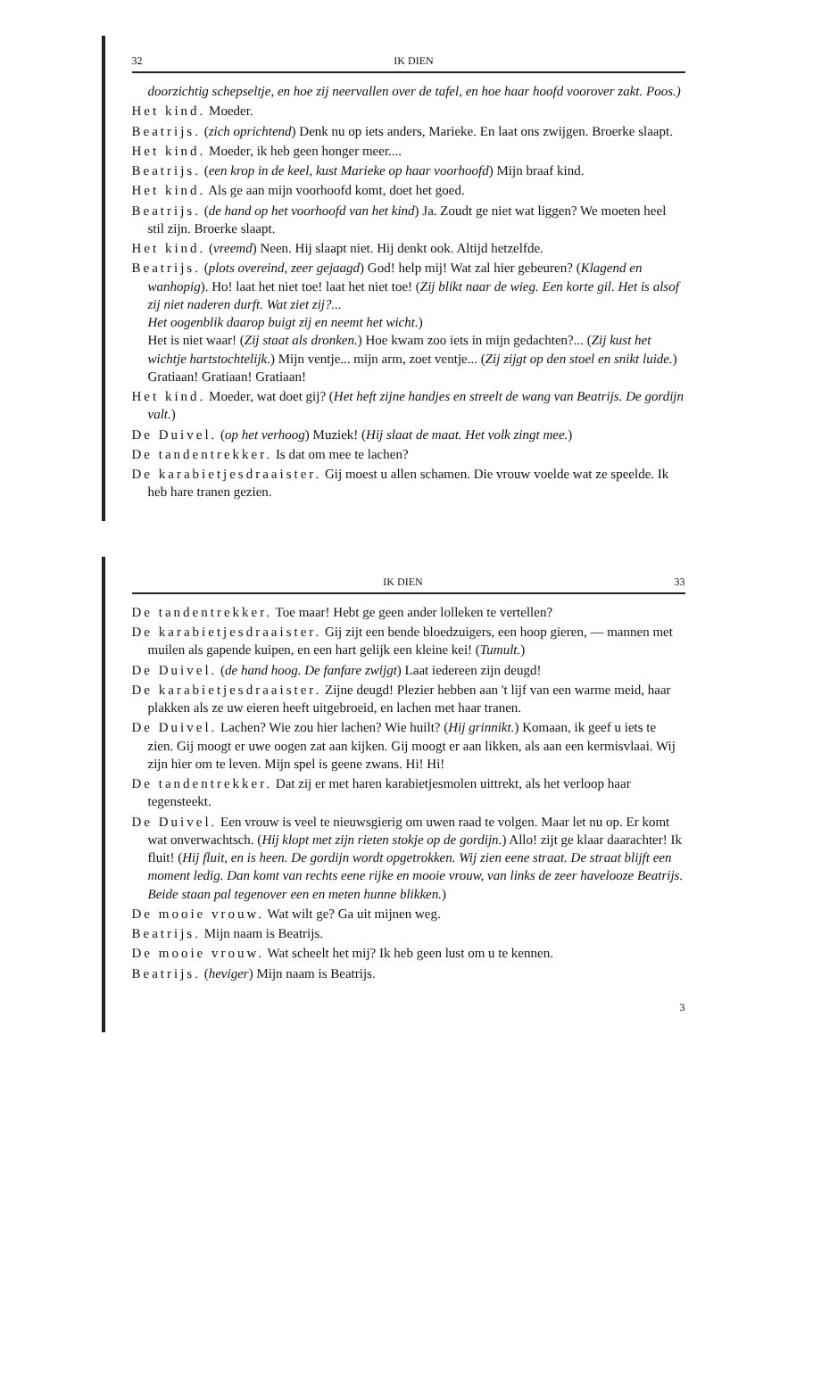32 IK DIEN
doorzichtig schepseltje, en hoe zij neervallen over de tafel, en hoe haar hoofd voorover zakt. Poos.)
Het kind. Moeder.
Beatrijs. (zich oprichtend) Denk nu op iets anders, Marieke. En laat ons zwijgen. Broerke slaapt.
Het kind. Moeder, ik heb geen honger meer....
Beatrijs. (een krop in de keel, kust Marieke op haar voorhoofd) Mijn braaf kind.
Het kind. Als ge aan mijn voorhoofd komt, doet het goed.
Beatrijs. (de hand op het voorhoofd van het kind) Ja. Zoudt ge niet wat liggen? We moeten heel stil zijn. Broerke slaapt.
Het kind. (vreemd) Neen. Hij slaapt niet. Hij denkt ook. Altijd hetzelfde.
Beatrijs. (plots overeind, zeer gejaagd) God! help mij! Wat zal hier gebeuren? (Klagend en wanhopig). Ho! laat het niet toe! laat het niet toe! (Zij blikt naar de wieg. Een korte gil. Het is alsof zij niet naderen durft. Wat ziet zij?...
Het oogenblik daarop buigt zij en neemt het wicht.)
Het is niet waar! (Zij staat als dronken.) Hoe kwam zoo iets in mijn gedachten?... (Zij kust het wichtje hartstochtelijk.) Mijn ventje... mijn arm, zoet ventje... (Zij zijgt op den stoel en snikt luide.) Gratiaan! Gratiaan! Gratiaan!
Het kind. Moeder, wat doet gij? (Het heft zijne handjes en streelt de wang van Beatrijs. De gordijn valt.)
De Duivel. (op het verhoog) Muziek! (Hij slaat de maat. Het volk zingt mee.)
De tandentrekker. Is dat om mee te lachen?
De karabietjesdraaister. Gij moest u allen schamen. Die vrouw voelde wat ze speelde. Ik heb hare tranen gezien.
IK DIEN 33
De tandentrekker. Toe maar! Hebt ge geen ander lolleken te vertellen?
De karabietjesdraaister. Gij zijt een bende bloedzuigers, een hoop gieren, — mannen met muilen als gapende kuipen, en een hart gelijk een kleine kei! (Tumult.)
De Duivel. (de hand hoog. De fanfare zwijgt) Laat iedereen zijn deugd!
De karabietjesdraaister. Zijne deugd! Plezier hebben aan 't lijf van een warme meid, haar plakken als ze uw eieren heeft uitgebroeid, en lachen met haar tranen.
De Duivel. Lachen? Wie zou hier lachen? Wie huilt? (Hij grinnikt.) Komaan, ik geef u iets te zien. Gij moogt er uwe oogen zat aan kijken. Gij moogt er aan likken, als aan een kermisvlaai. Wij zijn hier om te leven. Mijn spel is geene zwans. Hi! Hi!
De tandentrekker. Dat zij er met haren karabietjesmolen uittrekt, als het verloop haar tegensteekt.
De Duivel. Een vrouw is veel te nieuwsgierig om uwen raad te volgen. Maar let nu op. Er komt wat onverwachtsch. (Hij klopt met zijn rieten stokje op de gordijn.) Allo! zijt ge klaar daarachter! Ik fluit! (Hij fluit, en is heen. De gordijn wordt opgetrokken. Wij zien eene straat. De straat blijft een moment ledig. Dan komt van rechts eene rijke en mooie vrouw, van links de zeer havelooze Beatrijs. Beide staan pal tegenover een en meten hunne blikken.)
De mooie vrouw. Wat wilt ge? Ga uit mijnen weg.
Beatrijs. Mijn naam is Beatrijs.
De mooie vrouw. Wat scheelt het mij? Ik heb geen lust om u te kennen.
Beatrijs. (heviger) Mijn naam is Beatrijs.
3